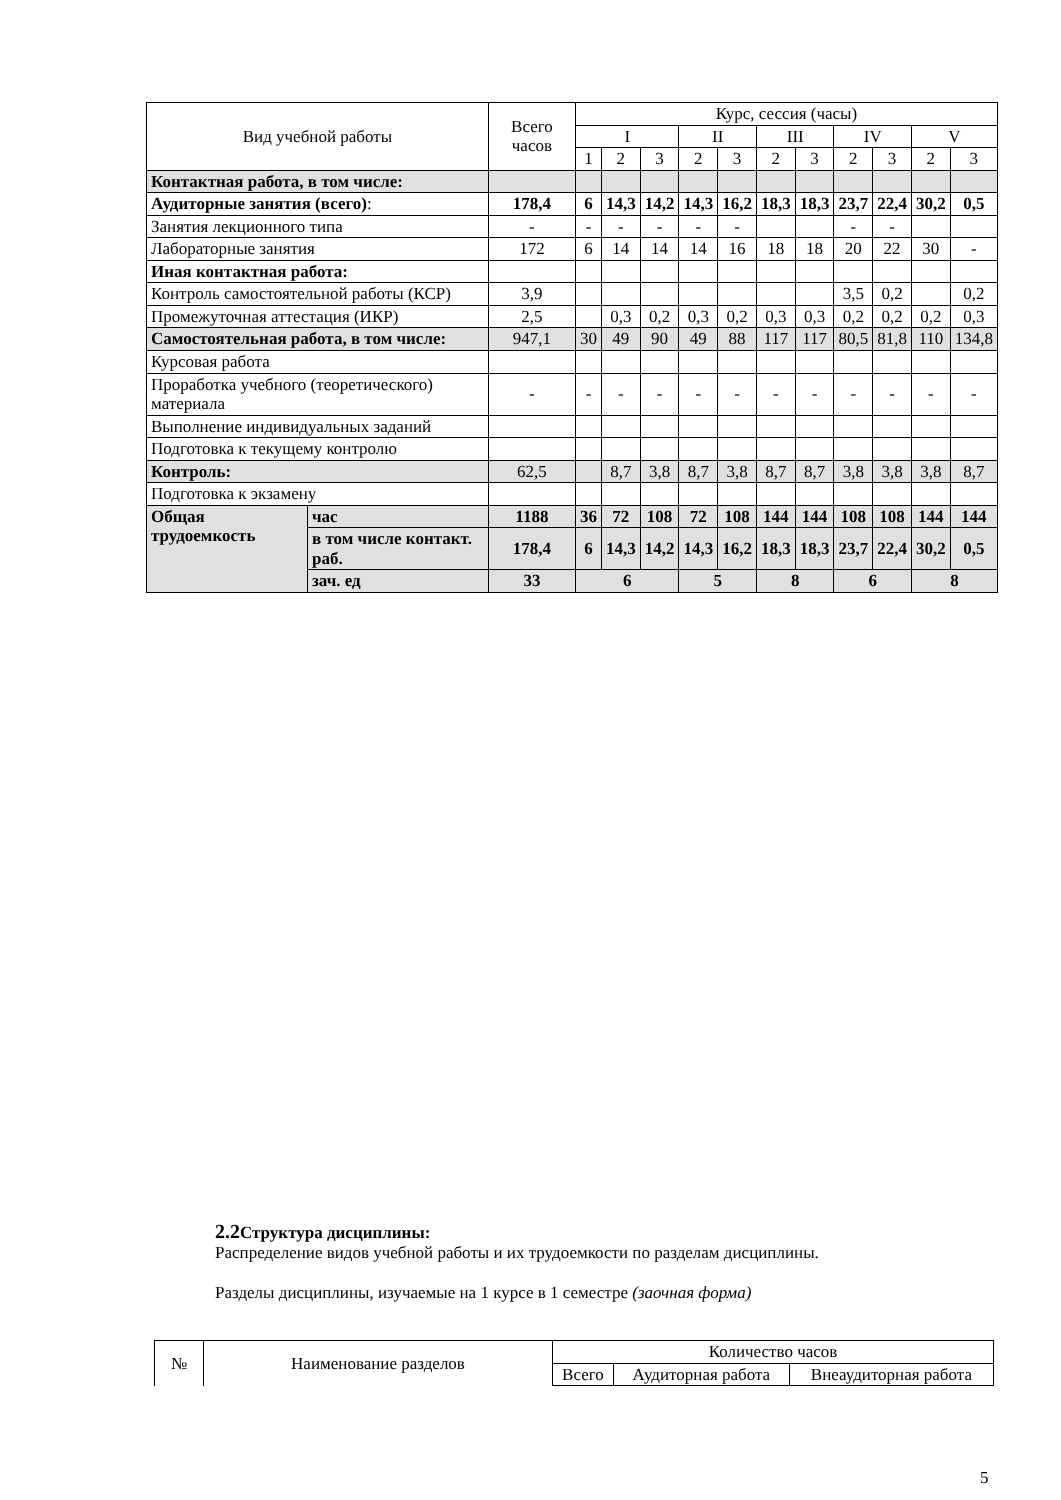| Вид учебной работы | | Всего часов | Курс, сессия (часы) | | | | | | | | | | |
| --- | --- | --- | --- | --- | --- | --- | --- | --- | --- | --- | --- | --- | --- |
| | | | I | | | II | | III | | IV | | V | |
| | | | 1 | 2 | 3 | 2 | 3 | 2 | 3 | 2 | 3 | 2 | 3 |
| Контактная работа, в том числе: | | | | | | | | | | | | | |
| Аудиторные занятия (всего) : | | 178,4 | 6 | 14,3 | 14,2 | 14,3 | 16,2 | 18,3 | 18,3 | 23,7 | 22,4 | 30,2 | 0,5 |
| Занятия лекционного типа | | - | - | - | - | - | - | | | - | - | | |
| Лабораторные занятия | | 172 | 6 | 14 | 14 | 14 | 16 | 18 | 18 | 20 | 22 | 30 | - |
| Иная контактная работа: | | | | | | | | | | | | | |
| Контроль самостоятельной работы (КСР) | | 3,9 | | | | | | | | 3,5 | 0,2 | | 0,2 |
| Промежуточная аттестация (ИКР) | | 2,5 | | 0,3 | 0,2 | 0,3 | 0,2 | 0,3 | 0,3 | 0,2 | 0,2 | 0,2 | 0,3 |
| Самостоятельная работа, в том числе: | | 947,1 | 30 | 49 | 90 | 49 | 88 | 117 | 117 | 80,5 | 81,8 | 110 | 134,8 |
| Курсовая работа | | | | | | | | | | | | | |
| Проработка учебного (теоретического) материала | | - | - | - | - | - | - | - | - | - | - | - | - |
| Выполнение индивидуальных заданий | | | | | | | | | | | | | |
| Подготовка к текущему контролю | | | | | | | | | | | | | |
| Контроль: | | 62,5 | | 8,7 | 3,8 | 8,7 | 3,8 | 8,7 | 8,7 | 3,8 | 3,8 | 3,8 | 8,7 |
| Подготовка к экзамену | | | | | | | | | | | | | |
| Общая трудоемкость | час | 1188 | 36 | 72 | 108 | 72 | 108 | 144 | 144 | 108 | 108 | 144 | 144 |
| | в том числе контакт. раб. | 178,4 | 6 | 14,3 | 14,2 | 14,3 | 16,2 | 18,3 | 18,3 | 23,7 | 22,4 | 30,2 | 0,5 |
| | зач. ед | 33 | 6 | | | 5 | | 8 | | 6 | | 8 | |
2.2 Структура дисциплины:
Распределение видов учебной работы и их трудоемкости по разделам дисциплины.
Разделы дисциплины, изучаемые на 1 курсе в 1 семестре (заочная форма)
| № | Наименование разделов | Количество часов | | |
| | | Всего | Аудиторная работа | Внеаудиторная работа |
5